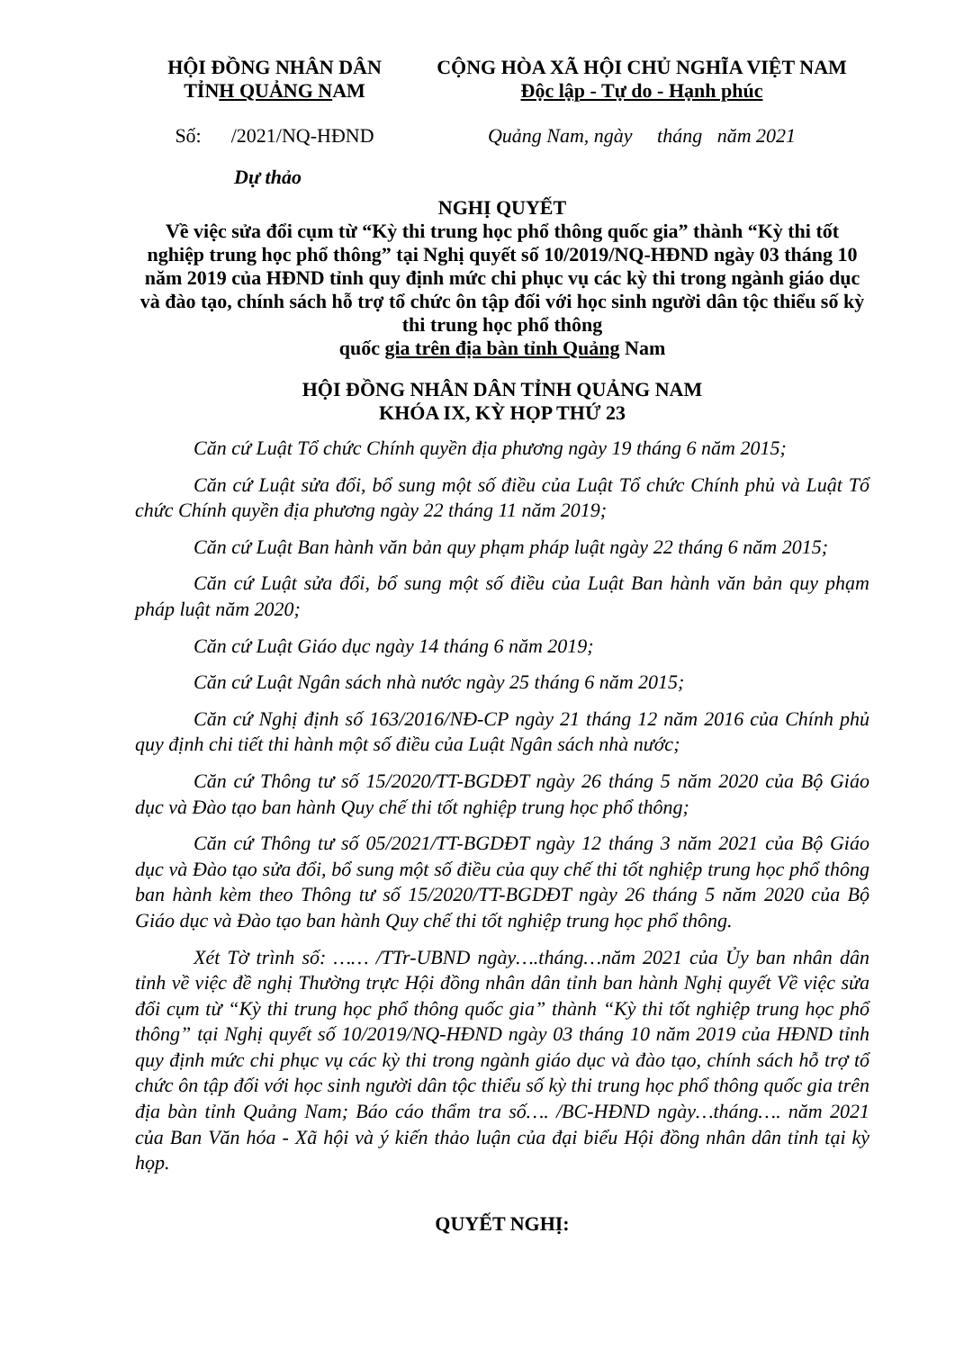HỘI ĐỒNG NHÂN DÂN
TỈNH QUẢNG NAM
CỘNG HÒA XÃ HỘI CHỦ NGHĨA VIỆT NAM
Độc lập - Tự do - Hạnh phúc
Số: /2021/NQ-HĐND Quảng Nam, ngày tháng năm 2021
Dự thảo
NGHỊ QUYẾT
Về việc sửa đổi cụm từ “Kỳ thi trung học phổ thông quốc gia” thành “Kỳ thi tốt nghiệp trung học phổ thông” tại Nghị quyết số 10/2019/NQ-HĐND ngày 03 tháng 10 năm 2019 của HĐND tỉnh quy định mức chi phục vụ các kỳ thi trong ngành giáo dục và đào tạo, chính sách hỗ trợ tổ chức ôn tập đối với học sinh người dân tộc thiểu số kỳ thi trung học phổ thông
quốc gia trên địa bàn tỉnh Quảng Nam
HỘI ĐỒNG NHÂN DÂN TỈNH QUẢNG NAM
KHÓA IX, KỲ HỌP THỨ 23
Căn cứ Luật Tổ chức Chính quyền địa phương ngày 19 tháng 6 năm 2015;
Căn cứ Luật sửa đổi, bổ sung một số điều của Luật Tổ chức Chính phủ và Luật Tổ chức Chính quyền địa phương ngày 22 tháng 11 năm 2019;
Căn cứ Luật Ban hành văn bản quy phạm pháp luật ngày 22 tháng 6 năm 2015;
Căn cứ Luật sửa đổi, bổ sung một số điều của Luật Ban hành văn bản quy phạm pháp luật năm 2020;
Căn cứ Luật Giáo dục ngày 14 tháng 6 năm 2019;
Căn cứ Luật Ngân sách nhà nước ngày 25 tháng 6 năm 2015;
Căn cứ Nghị định số 163/2016/NĐ-CP ngày 21 tháng 12 năm 2016 của Chính phủ quy định chi tiết thi hành một số điều của Luật Ngân sách nhà nước;
Căn cứ Thông tư số 15/2020/TT-BGDĐT ngày 26 tháng 5 năm 2020 của Bộ Giáo dục và Đào tạo ban hành Quy chế thi tốt nghiệp trung học phổ thông;
Căn cứ Thông tư số 05/2021/TT-BGDĐT ngày 12 tháng 3 năm 2021 của Bộ Giáo dục và Đào tạo sửa đổi, bổ sung một số điều của quy chế thi tốt nghiệp trung học phổ thông ban hành kèm theo Thông tư số 15/2020/TT-BGDĐT ngày 26 tháng 5 năm 2020 của Bộ Giáo dục và Đào tạo ban hành Quy chế thi tốt nghiệp trung học phổ thông.
Xét Tờ trình số: …… /TTr-UBND ngày….tháng…năm 2021 của Ủy ban nhân dân tỉnh về việc đề nghị Thường trực Hội đồng nhân dân tỉnh ban hành Nghị quyết Về việc sửa đổi cụm từ “Kỳ thi trung học phổ thông quốc gia” thành “Kỳ thi tốt nghiệp trung học phổ thông” tại Nghị quyết số 10/2019/NQ-HĐND ngày 03 tháng 10 năm 2019 của HĐND tỉnh quy định mức chi phục vụ các kỳ thi trong ngành giáo dục và đào tạo, chính sách hỗ trợ tổ chức ôn tập đối với học sinh người dân tộc thiểu số kỳ thi trung học phổ thông quốc gia trên địa bàn tỉnh Quảng Nam; Báo cáo thẩm tra số…. /BC-HĐND ngày…tháng…. năm 2021 của Ban Văn hóa - Xã hội và ý kiến thảo luận của đại biểu Hội đồng nhân dân tỉnh tại kỳ họp.
QUYẾT NGHỊ: